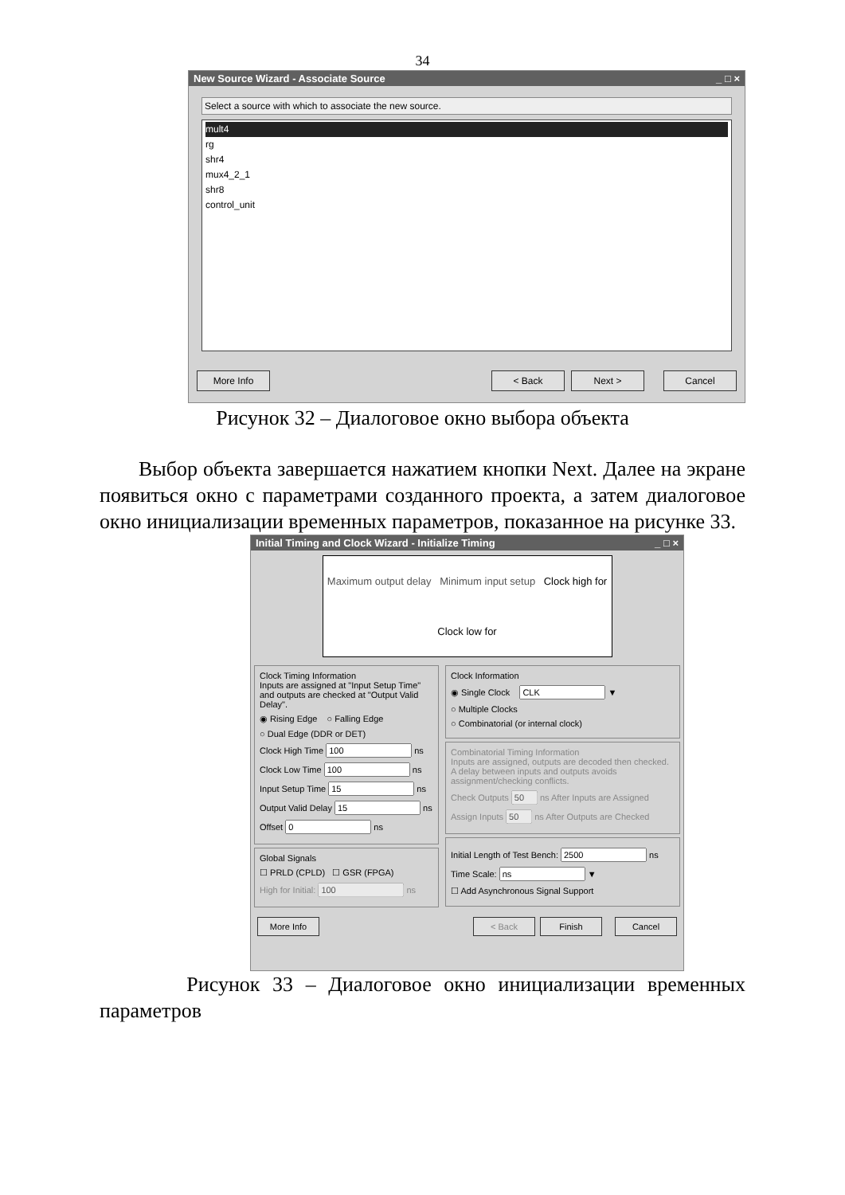34
New Source Wizard - Associate Source _ □ ×
Select a source with which to associate the new source.
mult4
rg
shr4
mux4_2_1
shr8
control_unit
More Info < Back Next > Cancel
Рисунок 32 – Диалоговое окно выбора объекта
Выбор объекта завершается нажатием кнопки Next. Далее на экране появиться окно с параметрами созданного проекта, а затем диалоговое окно инициализации временных параметров, показанное на рисунке 33.
Initial Timing and Clock Wizard - Initialize Timing _ □ ×
Maximum output delay Minimum input setup Clock high for Clock low for
Clock Timing Information
Inputs are assigned at "Input Setup Time" and outputs are checked at "Output Valid Delay".
◉ Rising Edge ○ Falling Edge
○ Dual Edge (DDR or DET)
Clock High Time ns
Clock Low Time ns
Input Setup Time ns
Output Valid Delay ns
Offset ns
Global Signals
☐ PRLD (CPLD) ☐ GSR (FPGA)
High for Initial: ns
Clock Information
◉ Single Clock ▼
○ Multiple Clocks
○ Combinatorial (or internal clock)
Combinatorial Timing Information
Inputs are assigned, outputs are decoded then checked. A delay between inputs and outputs avoids assignment/checking conflicts.
Check Outputs ns After Inputs are Assigned
Assign Inputs ns After Outputs are Checked
Initial Length of Test Bench: ns
Time Scale: ▼
☐ Add Asynchronous Signal Support
More Info < Back Finish Cancel
Рисунок 33 – Диалоговое окно инициализации временных параметров